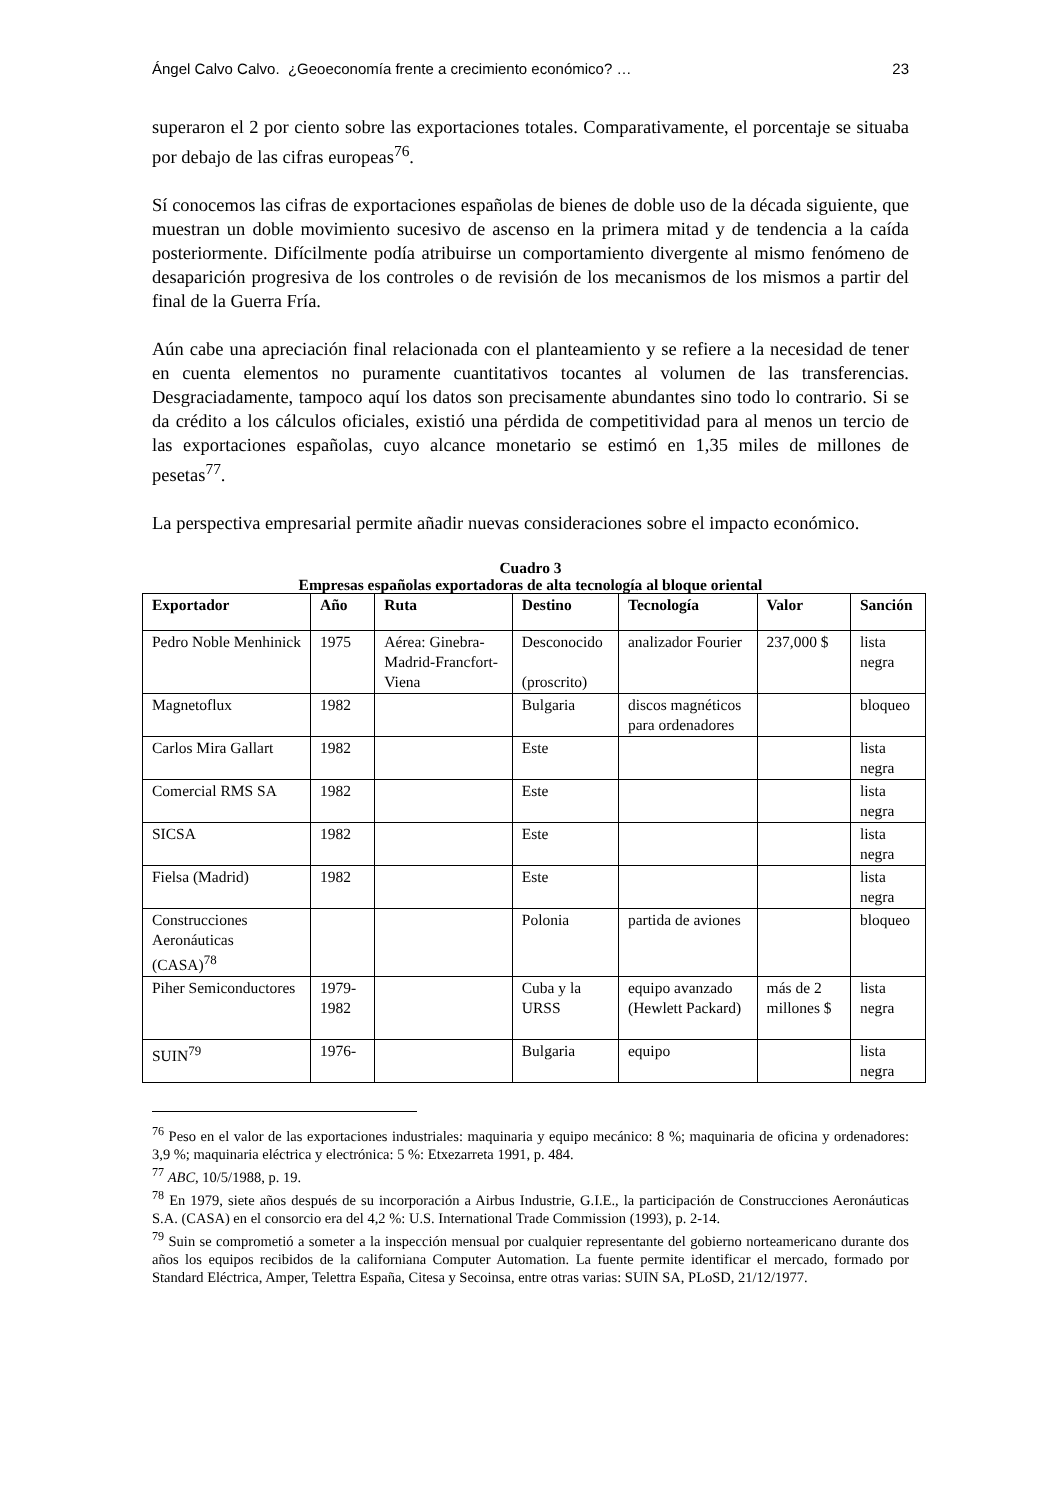Ángel Calvo Calvo. ¿Geoeconomía frente a crecimiento económico? … 23
superaron el 2 por ciento sobre las exportaciones totales. Comparativamente, el porcentaje se situaba por debajo de las cifras europeas<sup>76</sup>.
Sí conocemos las cifras de exportaciones españolas de bienes de doble uso de la década siguiente, que muestran un doble movimiento sucesivo de ascenso en la primera mitad y de tendencia a la caída posteriormente. Difícilmente podía atribuirse un comportamiento divergente al mismo fenómeno de desaparición progresiva de los controles o de revisión de los mecanismos de los mismos a partir del final de la Guerra Fría.
Aún cabe una apreciación final relacionada con el planteamiento y se refiere a la necesidad de tener en cuenta elementos no puramente cuantitativos tocantes al volumen de las transferencias. Desgraciadamente, tampoco aquí los datos son precisamente abundantes sino todo lo contrario. Si se da crédito a los cálculos oficiales, existió una pérdida de competitividad para al menos un tercio de las exportaciones españolas, cuyo alcance monetario se estimó en 1,35 miles de millones de pesetas<sup>77</sup>.
La perspectiva empresarial permite añadir nuevas consideraciones sobre el impacto económico.
Cuadro 3
Empresas españolas exportadoras de alta tecnología al bloque oriental
| Exportador | Año | Ruta | Destino | Tecnología | Valor | Sanción |
| --- | --- | --- | --- | --- | --- | --- |
| Pedro Noble Menhinick | 1975 | Aérea: Ginebra-Madrid-Francfort-Viena | Desconocido (proscrito) | analizador Fourier | 237,000 $ | lista negra |
| Magnetoflux | 1982 | | Bulgaria | discos magnéticos para ordenadores | | bloqueo |
| Carlos Mira Gallart | 1982 | | Este | | | lista negra |
| Comercial RMS SA | 1982 | | Este | | | lista negra |
| SICSA | 1982 | | Este | | | lista negra |
| Fielsa (Madrid) | 1982 | | Este | | | lista negra |
| Construcciones Aeronáuticas (CASA)<sup>78</sup> | | | Polonia | partida de aviones | | bloqueo |
| Piher Semiconductores | 1979-1982 | | Cuba y la URSS | equipo avanzado (Hewlett Packard) | más de 2 millones $ | lista negra |
| SUIN<sup>79</sup> | 1976- | | Bulgaria | equipo | | lista negra |
<sup>76</sup> Peso en el valor de las exportaciones industriales: maquinaria y equipo mecánico: 8 %; maquinaria de oficina y ordenadores: 3,9 %; maquinaria eléctrica y electrónica: 5 %: Etxezarreta 1991, p. 484.
<sup>77</sup> ABC, 10/5/1988, p. 19.
<sup>78</sup> En 1979, siete años después de su incorporación a Airbus Industrie, G.I.E., la participación de Construcciones Aeronáuticas S.A. (CASA) en el consorcio era del 4,2 %: U.S. International Trade Commission (1993), p. 2-14.
<sup>79</sup> Suin se comprometió a someter a la inspección mensual por cualquier representante del gobierno norteamericano durante dos años los equipos recibidos de la californiana Computer Automation. La fuente permite identificar el mercado, formado por Standard Eléctrica, Amper, Telettra España, Citesa y Secoinsa, entre otras varias: SUIN SA, PLoSD, 21/12/1977.